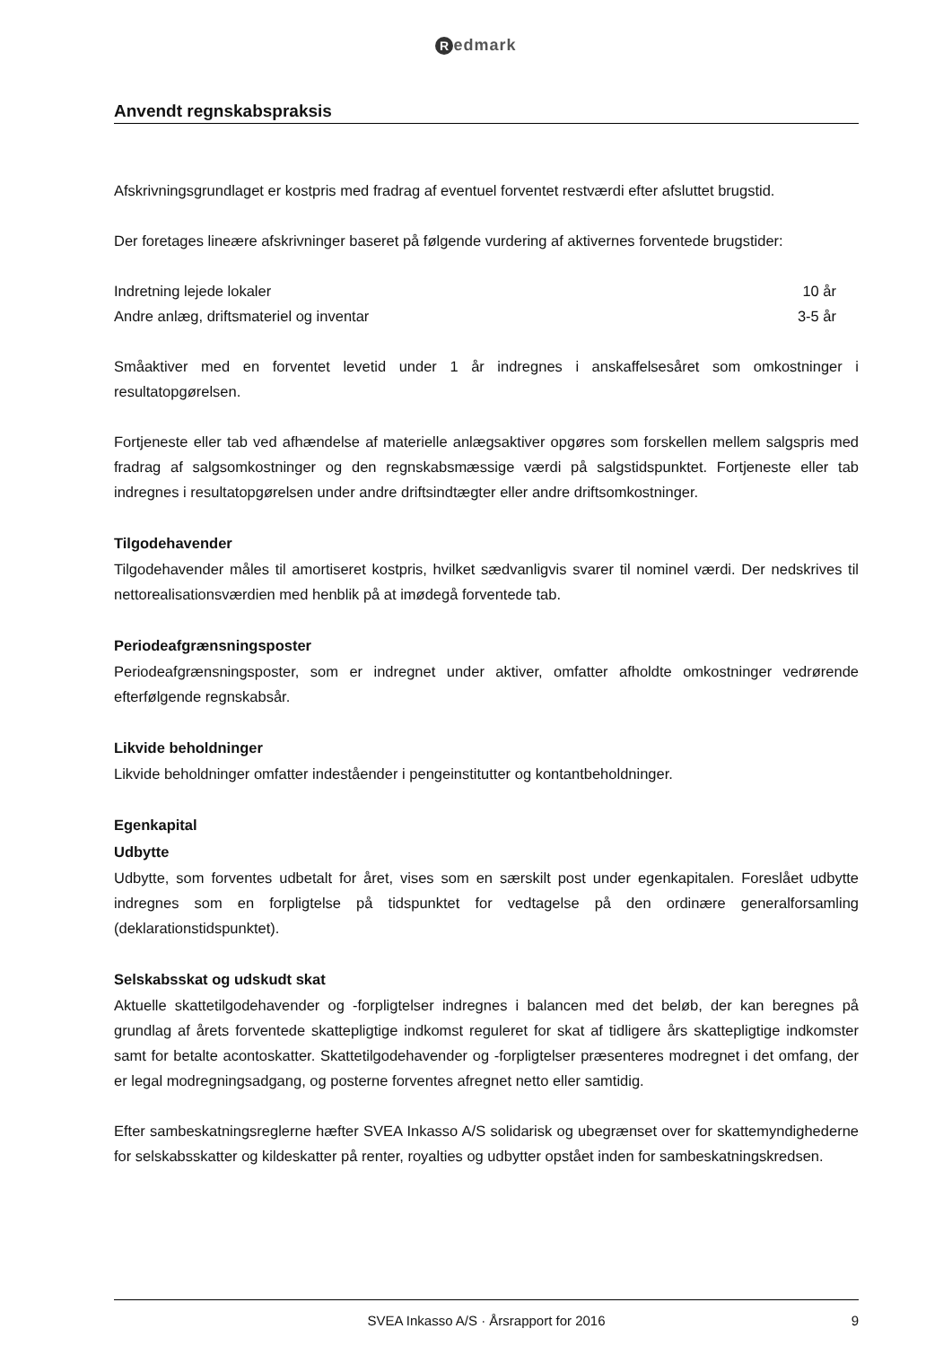Redmark
Anvendt regnskabspraksis
Afskrivningsgrundlaget er kostpris med fradrag af eventuel forventet restværdi efter afsluttet brugstid.
Der foretages lineære afskrivninger baseret på følgende vurdering af aktivernes forventede brugstider:
| Indretning lejede lokaler | 10 år |
| Andre anlæg, driftsmateriel og inventar | 3-5 år |
Småaktiver med en forventet levetid under 1 år indregnes i anskaffelsesåret som omkostninger i resultatopgørelsen.
Fortjeneste eller tab ved afhændelse af materielle anlægsaktiver opgøres som forskellen mellem salgspris med fradrag af salgsomkostninger og den regnskabsmæssige værdi på salgstidspunktet. Fortjeneste eller tab indregnes i resultatopgørelsen under andre driftsindtægter eller andre driftsomkostninger.
Tilgodehavender
Tilgodehavender måles til amortiseret kostpris, hvilket sædvanligvis svarer til nominel værdi. Der nedskrives til nettorealisationsværdien med henblik på at imødegå forventede tab.
Periodeafgrænsningsposter
Periodeafgrænsningsposter, som er indregnet under aktiver, omfatter afholdte omkostninger vedrørende efterfølgende regnskabsår.
Likvide beholdninger
Likvide beholdninger omfatter indeståender i pengeinstitutter og kontantbeholdninger.
Egenkapital
Udbytte
Udbytte, som forventes udbetalt for året, vises som en særskilt post under egenkapitalen. Foreslået udbytte indregnes som en forpligtelse på tidspunktet for vedtagelse på den ordinære generalforsamling (deklarationstidspunktet).
Selskabsskat og udskudt skat
Aktuelle skattetilgodehavender og -forpligtelser indregnes i balancen med det beløb, der kan beregnes på grundlag af årets forventede skattepligtige indkomst reguleret for skat af tidligere års skattepligtige indkomster samt for betalte acontoskatter. Skattetilgodehavender og -forpligtelser præsenteres modregnet i det omfang, der er legal modregningsadgang, og posterne forventes afregnet netto eller samtidig.
Efter sambeskatningsreglerne hæfter SVEA Inkasso A/S solidarisk og ubegrænset over for skattemyndighederne for selskabsskatter og kildeskatter på renter, royalties og udbytter opstået inden for sambeskatningskredsen.
SVEA Inkasso A/S · Årsrapport for 2016 9